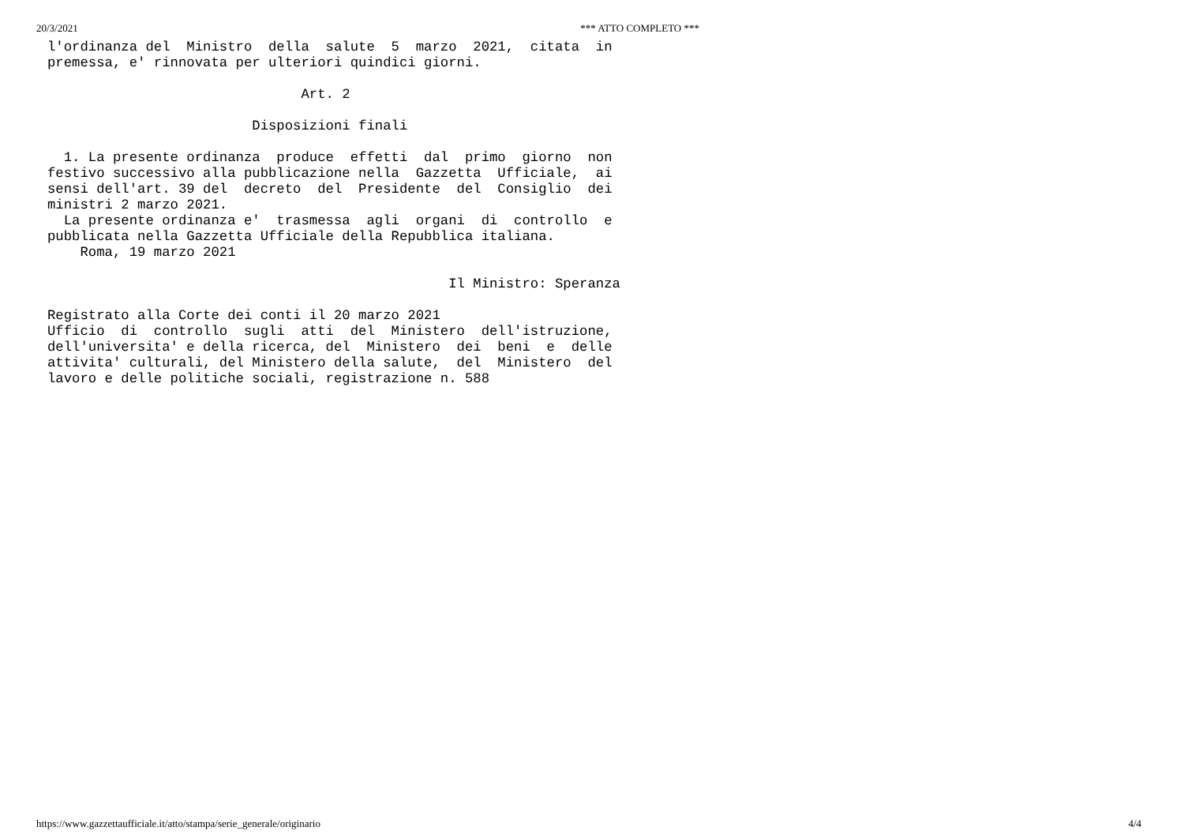20/3/2021 *** ATTO COMPLETO ***
l'ordinanza del  Ministro  della  salute  5  marzo  2021,  citata  in
premessa, e' rinnovata per ulteriori quindici giorni.

                               Art. 2

                         Disposizioni finali

  1. La presente ordinanza  produce  effetti  dal  primo  giorno  non
festivo successivo alla pubblicazione nella  Gazzetta  Ufficiale,  ai
sensi dell'art. 39 del  decreto  del  Presidente  del  Consiglio  dei
ministri 2 marzo 2021.
  La presente ordinanza e'  trasmessa  agli  organi  di  controllo  e
pubblicata nella Gazzetta Ufficiale della Repubblica italiana.
    Roma, 19 marzo 2021

                                                 Il Ministro: Speranza

Registrato alla Corte dei conti il 20 marzo 2021
Ufficio  di  controllo  sugli  atti  del  Ministero  dell'istruzione,
dell'universita' e della ricerca, del  Ministero  dei  beni  e  delle
attivita' culturali, del Ministero della salute,  del  Ministero  del
lavoro e delle politiche sociali, registrazione n. 588
https://www.gazzettaufficiale.it/atto/stampa/serie_generale/originario 4/4